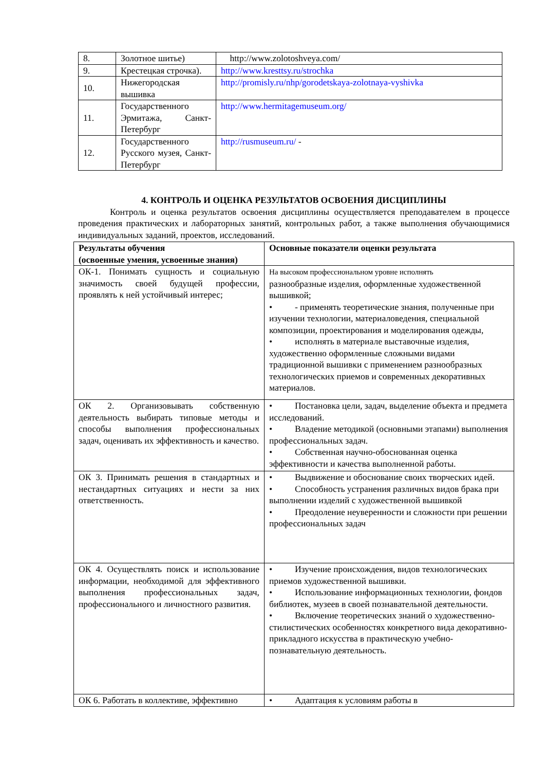| 8. | Золотное шитье) | http://www.zolotoshveya.com/ |
| 9. | Крестецкая строчка). | http://www.kresttsy.ru/strochka |
| 10. | Нижегородская вышивка | http://promisly.ru/nhp/gorodetskaya-zolotnaya-vyshivka |
| 11. | Государственного Эрмитажа, Санкт-Петербург | http://www.hermitagemuseum.org/ |
| 12. | Государственного Русского музея, Санкт-Петербург | http://rusmuseum.ru/ - |
4. КОНТРОЛЬ И ОЦЕНКА РЕЗУЛЬТАТОВ ОСВОЕНИЯ ДИСЦИПЛИНЫ
Контроль и оценка результатов освоения дисциплины осуществляется преподавателем в процессе проведения практических и лабораторных занятий, контрольных работ, а также выполнения обучающимися индивидуальных заданий, проектов, исследований.
| Результаты обучения (освоенные умения, усвоенные знания) | Основные показатели оценки результата |
| --- | --- |
| ОК-1. Понимать сущность и социальную значимость своей будущей профессии, проявлять к ней устойчивый интерес; | На высоком профессиональном уровне исполнять разнообразные изделия, оформленные художественной вышивкой; • - применять теоретические знания, полученные при изучении технологии, материаловедения, специальной композиции, проектирования и моделирования одежды, • исполнять в материале выставочные изделия, художественно оформленные сложными видами традиционной вышивки с применением разнообразных технологических приемов и современных декоративных материалов. |
| ОК 2. Организовывать собственную деятельность выбирать типовые методы и способы выполнения профессиональных задач, оценивать их эффективность и качество. | • Постановка цели, задач, выделение объекта и предмета исследований. • Владение методикой (основными этапами) выполнения профессиональных задач. • Собственная научно-обоснованная оценка эффективности и качества выполненной работы. |
| ОК 3. Принимать решения в стандартных и нестандартных ситуациях и нести за них ответственность. | • Выдвижение и обоснование своих творческих идей. • Способность устранения различных видов брака при выполнении изделий с художественной вышивкой • Преодоление неуверенности и сложности при решении профессиональных задач |
| ОК 4. Осуществлять поиск и использование информации, необходимой для эффективного выполнения профессиональных задач, профессионального и личностного развития. | • Изучение происхождения, видов технологических приемов художественной вышивки. • Использование информационных технологии, фондов библиотек, музеев в своей познавательной деятельности. • Включение теоретических знаний о художественно-стилистических особенностях конкретного вида декоративно-прикладного искусства в практическую учебно-познавательную деятельность. |
| ОК 6. Работать в коллективе, эффективно | • Адаптация к условиям работы в |